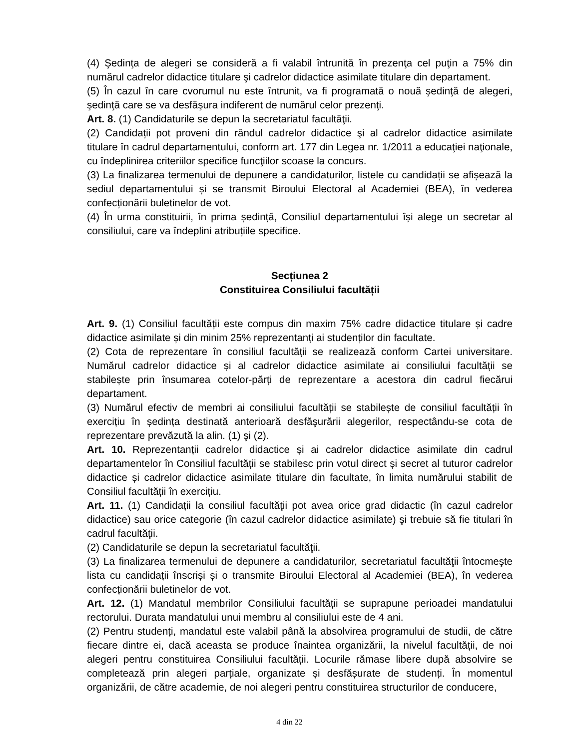(4) Şedinţa de alegeri se consideră a fi valabil întrunită în prezenţa cel puţin a 75% din numărul cadrelor didactice titulare şi cadrelor didactice asimilate titulare din departament.
(5) În cazul în care cvorumul nu este întrunit, va fi programată o nouă şedinţă de alegeri, şedinţă care se va desfăşura indiferent de numărul celor prezenţi.
Art. 8. (1) Candidaturile se depun la secretariatul facultăţii.
(2) Candidații pot proveni din rândul cadrelor didactice şi al cadrelor didactice asimilate titulare în cadrul departamentului, conform art. 177 din Legea nr. 1/2011 a educaţiei naţionale, cu îndeplinirea criteriilor specifice funcţiilor scoase la concurs.
(3) La finalizarea termenului de depunere a candidaturilor, listele cu candidații se afișează la sediul departamentului și se transmit Biroului Electoral al Academiei (BEA), în vederea confecționării buletinelor de vot.
(4) În urma constituirii, în prima ședință, Consiliul departamentului își alege un secretar al consiliului, care va îndeplini atribuțiile specifice.
Secțiunea 2
Constituirea Consiliului facultății
Art. 9. (1) Consiliul facultății este compus din maxim 75% cadre didactice titulare și cadre didactice asimilate și din minim 25% reprezentanți ai studenților din facultate.
(2) Cota de reprezentare în consiliul facultății se realizează conform Cartei universitare. Numărul cadrelor didactice și al cadrelor didactice asimilate ai consiliului facultății se stabilește prin însumarea cotelor-părți de reprezentare a acestora din cadrul fiecărui departament.
(3) Numărul efectiv de membri ai consiliului facultății se stabilește de consiliul facultății în exercițiu în ședința destinată anterioară desfăşurării alegerilor, respectându-se cota de reprezentare prevăzută la alin. (1) şi (2).
Art. 10. Reprezentanții cadrelor didactice și ai cadrelor didactice asimilate din cadrul departamentelor în Consiliul facultății se stabilesc prin votul direct și secret al tuturor cadrelor didactice și cadrelor didactice asimilate titulare din facultate, în limita numărului stabilit de Consiliul facultății în exercițiu.
Art. 11. (1) Candidații la consiliul facultăţii pot avea orice grad didactic (în cazul cadrelor didactice) sau orice categorie (în cazul cadrelor didactice asimilate) şi trebuie să fie titulari în cadrul facultăţii.
(2) Candidaturile se depun la secretariatul facultăţii.
(3) La finalizarea termenului de depunere a candidaturilor, secretariatul facultăţii întocmeşte lista cu candidații înscriși și o transmite Biroului Electoral al Academiei (BEA), în vederea confecționării buletinelor de vot.
Art. 12. (1) Mandatul membrilor Consiliului facultății se suprapune perioadei mandatului rectorului. Durata mandatului unui membru al consiliului este de 4 ani.
(2) Pentru studenți, mandatul este valabil până la absolvirea programului de studii, de către fiecare dintre ei, dacă aceasta se produce înaintea organizării, la nivelul facultății, de noi alegeri pentru constituirea Consiliului facultății. Locurile rămase libere după absolvire se completează prin alegeri parțiale, organizate și desfășurate de studenți. În momentul organizării, de către academie, de noi alegeri pentru constituirea structurilor de conducere,
4 din 22